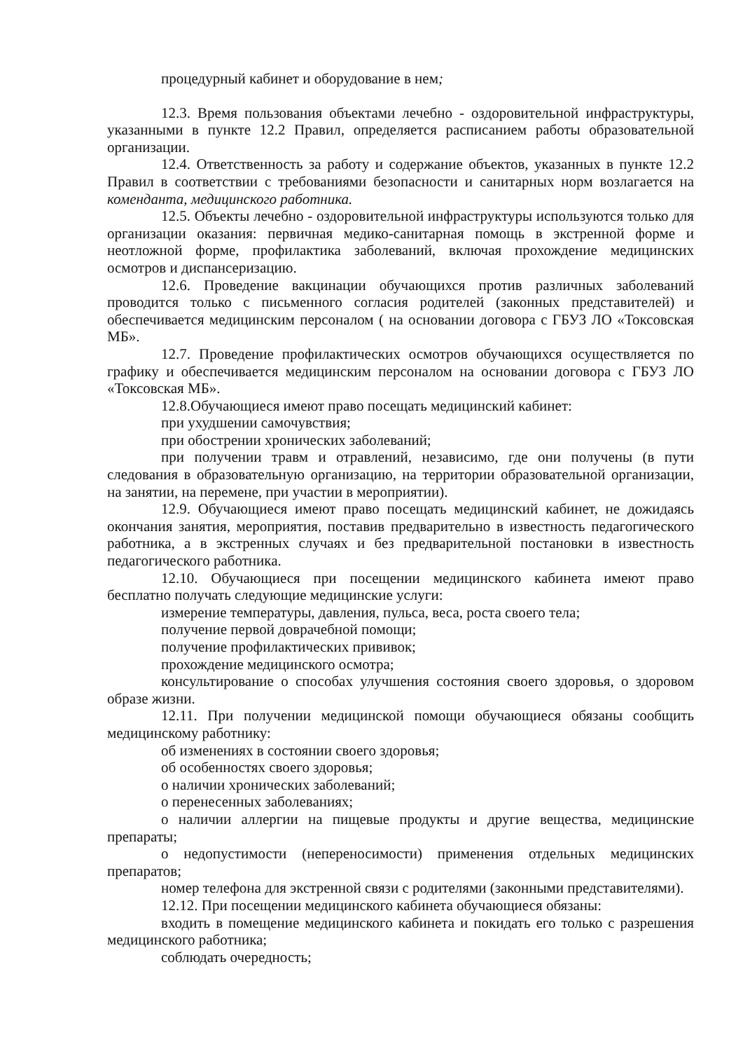процедурный кабинет и оборудование в нем;
12.3. Время пользования объектами лечебно - оздоровительной инфраструктуры, указанными в пункте 12.2 Правил, определяется расписанием работы образовательной организации.
12.4. Ответственность за работу и содержание объектов, указанных в пункте 12.2 Правил в соответствии с требованиями безопасности и санитарных норм возлагается на коменданта, медицинского работника.
12.5. Объекты лечебно - оздоровительной инфраструктуры используются только для организации оказания: первичная медико-санитарная помощь в экстренной форме и неотложной форме, профилактика заболеваний, включая прохождение медицинских осмотров и диспансеризацию.
12.6. Проведение вакцинации обучающихся против различных заболеваний проводится только с письменного согласия родителей (законных представителей) и обеспечивается медицинским персоналом ( на основании договора с ГБУЗ ЛО «Токсовская МБ».
12.7. Проведение профилактических осмотров обучающихся осуществляется по графику и обеспечивается медицинским персоналом на основании договора с ГБУЗ ЛО «Токсовская МБ».
12.8.Обучающиеся имеют право посещать медицинский кабинет:
при ухудшении самочувствия;
при обострении хронических заболеваний;
при получении травм и отравлений, независимо, где они получены (в пути следования в образовательную организацию, на территории образовательной организации, на занятии, на перемене, при участии в мероприятии).
12.9. Обучающиеся имеют право посещать медицинский кабинет, не дожидаясь окончания занятия, мероприятия, поставив предварительно в известность педагогического работника, а в экстренных случаях и без предварительной постановки в известность педагогического работника.
12.10. Обучающиеся при посещении медицинского кабинета имеют право бесплатно получать следующие медицинские услуги:
измерение температуры, давления, пульса, веса, роста своего тела;
получение первой доврачебной помощи;
получение профилактических прививок;
прохождение медицинского осмотра;
консультирование о способах улучшения состояния своего здоровья, о здоровом образе жизни.
12.11. При получении медицинской помощи обучающиеся обязаны сообщить медицинскому работнику:
об изменениях в состоянии своего здоровья;
об особенностях своего здоровья;
о наличии хронических заболеваний;
о перенесенных заболеваниях;
о наличии аллергии на пищевые продукты и другие вещества, медицинские препараты;
о недопустимости (непереносимости) применения отдельных медицинских препаратов;
номер телефона для экстренной связи с родителями (законными представителями).
12.12. При посещении медицинского кабинета обучающиеся обязаны:
входить в помещение медицинского кабинета и покидать его только с разрешения медицинского работника;
соблюдать очередность;